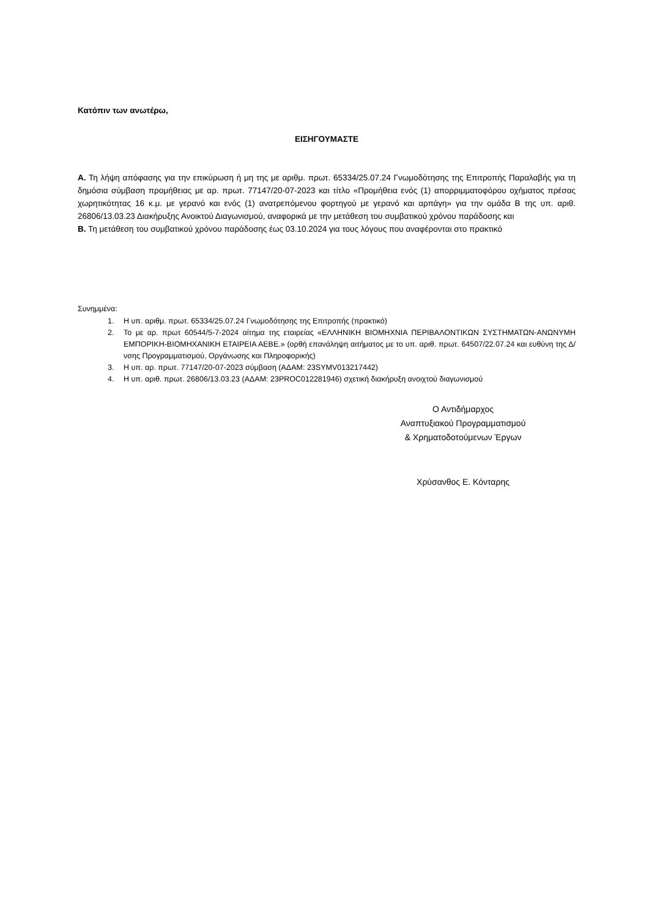Κατόπιν των ανωτέρω,
ΕΙΣΗΓΟΥΜΑΣΤΕ
Α. Τη λήψη απόφασης για την επικύρωση ή μη της με αριθμ. πρωτ. 65334/25.07.24 Γνωμοδότησης της Επιτροπής Παραλαβής για τη δημόσια σύμβαση προμήθειας με αρ. πρωτ. 77147/20-07-2023 και τίτλο «Προμήθεια ενός (1) απορριμματοφόρου οχήματος πρέσας χωρητικότητας 16 κ.μ. με γερανό και ενός (1) ανατρεπόμενου φορτηγού με γερανό και αρπάγη» για την ομάδα Β της υπ. αριθ. 26806/13.03.23 Διακήρυξης Ανοικτού Διαγωνισμού, αναφορικά με την μετάθεση του συμβατικού χρόνου παράδοσης και
Β. Τη μετάθεση του συμβατικού χρόνου παράδοσης έως 03.10.2024 για τους λόγους που αναφέρονται στο πρακτικό
Συνημμένα:
1. Η υπ. αριθμ. πρωτ. 65334/25.07.24 Γνωμοδότησης της Επιτροπής (πρακτικό)
2. Το με αρ. πρωτ 60544/5-7-2024 αίτημα της εταιρείας «ΕΛΛΗΝΙΚΗ ΒΙΟΜΗΧΝΙΑ ΠΕΡΙΒΑΛΟΝΤΙΚΩΝ ΣΥΣΤΗΜΑΤΩΝ-ΑΝΩΝΥΜΗ ΕΜΠΟΡΙΚΗ-ΒΙΟΜΗΧΑΝΙΚΗ ΕΤΑΙΡΕΙΑ ΑΕΒΕ.» (ορθή επανάληψη αιτήματος με το υπ. αριθ. πρωτ. 64507/22.07.24 και ευθύνη της Δ/νσης Προγραμματισμού, Οργάνωσης και Πληροφορικής)
3. Η υπ. αρ. πρωτ. 77147/20-07-2023 σύμβαση (ΑΔΑΜ: 23SYMV013217442)
4. Η υπ. αριθ. πρωτ. 26806/13.03.23 (ΑΔΑΜ: 23PROC012281946) σχετική διακήρυξη ανοιχτού διαγωνισμού
Ο Αντιδήμαρχος
Αναπτυξιακού Προγραμματισμού
& Χρηματοδοτούμενων Έργων
Χρύσανθος Ε. Κόνταρης